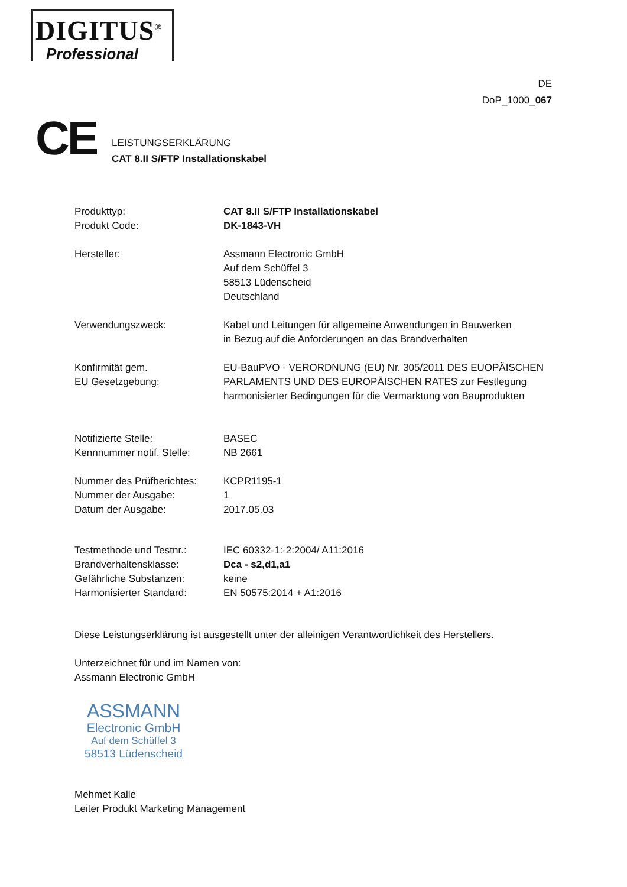DIGITUS<sup>®</sup>
Professional
DE
DoP_1000_067
CE
LEISTUNGSERKLÄRUNG
CAT 8.II S/FTP Installationskabel
| Produkttyp: | CAT 8.II S/FTP Installationskabel |
| Produkt Code: | DK-1843-VH |
| Hersteller: | Assmann Electronic GmbH Auf dem Schüffel 3 58513 Lüdenscheid Deutschland |
| Verwendungszweck: | Kabel und Leitungen für allgemeine Anwendungen in Bauwerken in Bezug auf die Anforderungen an das Brandverhalten |
| Konfirmität gem. EU Gesetzgebung: | EU-BauPVO - VERORDNUNG (EU) Nr. 305/2011 DES EUOPÄISCHEN PARLAMENTS UND DES EUROPÄISCHEN RATES zur Festlegung harmonisierter Bedingungen für die Vermarktung von Bauprodukten |
| Notifizierte Stelle: | BASEC |
| Kennnummer notif. Stelle: | NB 2661 |
| Nummer des Prüfberichtes: | KCPR1195-1 |
| Nummer der Ausgabe: | 1 |
| Datum der Ausgabe: | 2017.05.03 |
| Testmethode und Testnr.: | IEC 60332-1:-2:2004/ A11:2016 |
| Brandverhaltensklasse: | Dca - s2,d1,a1 |
| Gefährliche Substanzen: | keine |
| Harmonisierter Standard: | EN 50575:2014 + A1:2016 |
Diese Leistungserklärung ist ausgestellt unter der alleinigen Verantwortlichkeit des Herstellers.
Unterzeichnet für und im Namen von:
Assmann Electronic GmbH
ASSMANN
Electronic GmbH
Auf dem Schüffel 3
58513 Lüdenscheid
Mehmet Kalle
Leiter Produkt Marketing Management